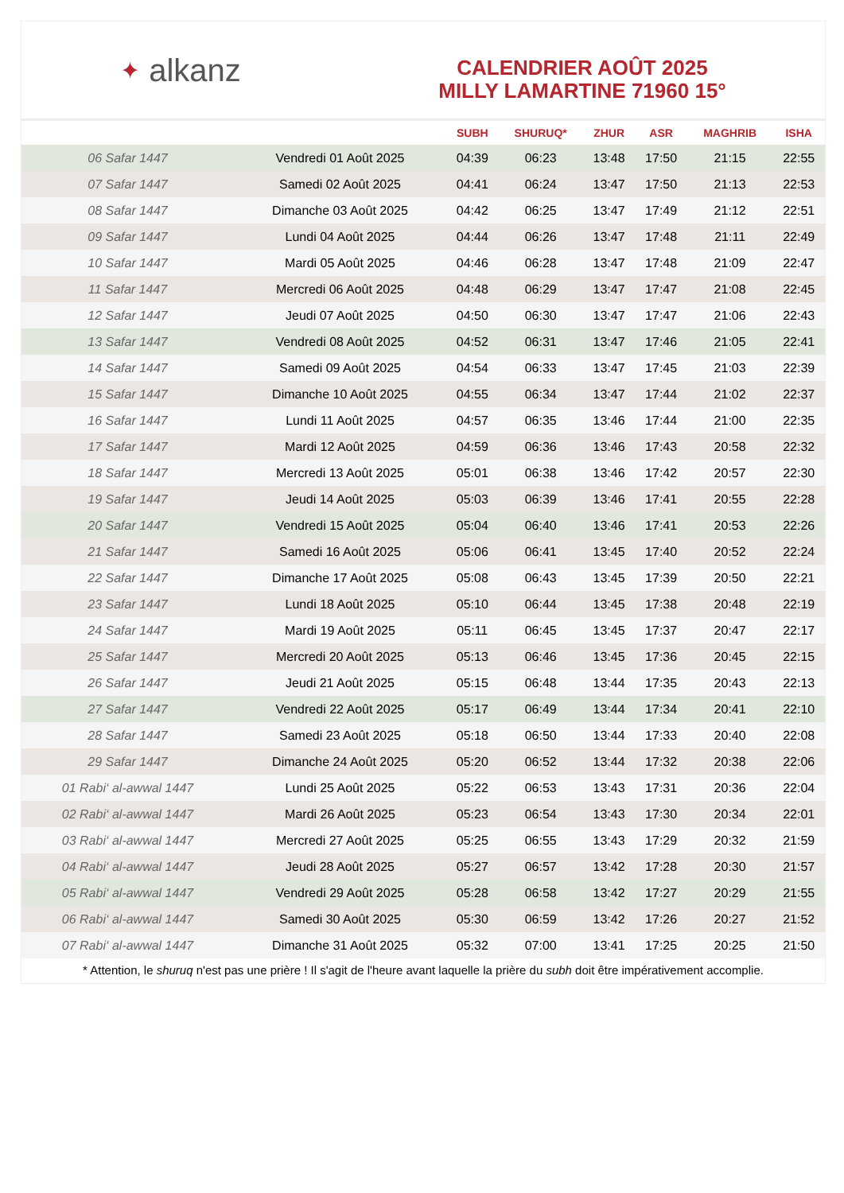✦ alkanz
CALENDRIER AOÛT 2025
MILLY LAMARTINE 71960 15°
| | | SUBH | SHURUQ* | ZHUR | ASR | MAGHRIB | ISHA |
| --- | --- | --- | --- | --- | --- | --- | --- |
| 06 Safar 1447 | Vendredi 01 Août 2025 | 04:39 | 06:23 | 13:48 | 17:50 | 21:15 | 22:55 |
| 07 Safar 1447 | Samedi 02 Août 2025 | 04:41 | 06:24 | 13:47 | 17:50 | 21:13 | 22:53 |
| 08 Safar 1447 | Dimanche 03 Août 2025 | 04:42 | 06:25 | 13:47 | 17:49 | 21:12 | 22:51 |
| 09 Safar 1447 | Lundi 04 Août 2025 | 04:44 | 06:26 | 13:47 | 17:48 | 21:11 | 22:49 |
| 10 Safar 1447 | Mardi 05 Août 2025 | 04:46 | 06:28 | 13:47 | 17:48 | 21:09 | 22:47 |
| 11 Safar 1447 | Mercredi 06 Août 2025 | 04:48 | 06:29 | 13:47 | 17:47 | 21:08 | 22:45 |
| 12 Safar 1447 | Jeudi 07 Août 2025 | 04:50 | 06:30 | 13:47 | 17:47 | 21:06 | 22:43 |
| 13 Safar 1447 | Vendredi 08 Août 2025 | 04:52 | 06:31 | 13:47 | 17:46 | 21:05 | 22:41 |
| 14 Safar 1447 | Samedi 09 Août 2025 | 04:54 | 06:33 | 13:47 | 17:45 | 21:03 | 22:39 |
| 15 Safar 1447 | Dimanche 10 Août 2025 | 04:55 | 06:34 | 13:47 | 17:44 | 21:02 | 22:37 |
| 16 Safar 1447 | Lundi 11 Août 2025 | 04:57 | 06:35 | 13:46 | 17:44 | 21:00 | 22:35 |
| 17 Safar 1447 | Mardi 12 Août 2025 | 04:59 | 06:36 | 13:46 | 17:43 | 20:58 | 22:32 |
| 18 Safar 1447 | Mercredi 13 Août 2025 | 05:01 | 06:38 | 13:46 | 17:42 | 20:57 | 22:30 |
| 19 Safar 1447 | Jeudi 14 Août 2025 | 05:03 | 06:39 | 13:46 | 17:41 | 20:55 | 22:28 |
| 20 Safar 1447 | Vendredi 15 Août 2025 | 05:04 | 06:40 | 13:46 | 17:41 | 20:53 | 22:26 |
| 21 Safar 1447 | Samedi 16 Août 2025 | 05:06 | 06:41 | 13:45 | 17:40 | 20:52 | 22:24 |
| 22 Safar 1447 | Dimanche 17 Août 2025 | 05:08 | 06:43 | 13:45 | 17:39 | 20:50 | 22:21 |
| 23 Safar 1447 | Lundi 18 Août 2025 | 05:10 | 06:44 | 13:45 | 17:38 | 20:48 | 22:19 |
| 24 Safar 1447 | Mardi 19 Août 2025 | 05:11 | 06:45 | 13:45 | 17:37 | 20:47 | 22:17 |
| 25 Safar 1447 | Mercredi 20 Août 2025 | 05:13 | 06:46 | 13:45 | 17:36 | 20:45 | 22:15 |
| 26 Safar 1447 | Jeudi 21 Août 2025 | 05:15 | 06:48 | 13:44 | 17:35 | 20:43 | 22:13 |
| 27 Safar 1447 | Vendredi 22 Août 2025 | 05:17 | 06:49 | 13:44 | 17:34 | 20:41 | 22:10 |
| 28 Safar 1447 | Samedi 23 Août 2025 | 05:18 | 06:50 | 13:44 | 17:33 | 20:40 | 22:08 |
| 29 Safar 1447 | Dimanche 24 Août 2025 | 05:20 | 06:52 | 13:44 | 17:32 | 20:38 | 22:06 |
| 01 Rabi‘ al-awwal 1447 | Lundi 25 Août 2025 | 05:22 | 06:53 | 13:43 | 17:31 | 20:36 | 22:04 |
| 02 Rabi‘ al-awwal 1447 | Mardi 26 Août 2025 | 05:23 | 06:54 | 13:43 | 17:30 | 20:34 | 22:01 |
| 03 Rabi‘ al-awwal 1447 | Mercredi 27 Août 2025 | 05:25 | 06:55 | 13:43 | 17:29 | 20:32 | 21:59 |
| 04 Rabi‘ al-awwal 1447 | Jeudi 28 Août 2025 | 05:27 | 06:57 | 13:42 | 17:28 | 20:30 | 21:57 |
| 05 Rabi‘ al-awwal 1447 | Vendredi 29 Août 2025 | 05:28 | 06:58 | 13:42 | 17:27 | 20:29 | 21:55 |
| 06 Rabi‘ al-awwal 1447 | Samedi 30 Août 2025 | 05:30 | 06:59 | 13:42 | 17:26 | 20:27 | 21:52 |
| 07 Rabi‘ al-awwal 1447 | Dimanche 31 Août 2025 | 05:32 | 07:00 | 13:41 | 17:25 | 20:25 | 21:50 |
* Attention, le shuruq n'est pas une prière ! Il s'agit de l'heure avant laquelle la prière du subh doit être impérativement accomplie.